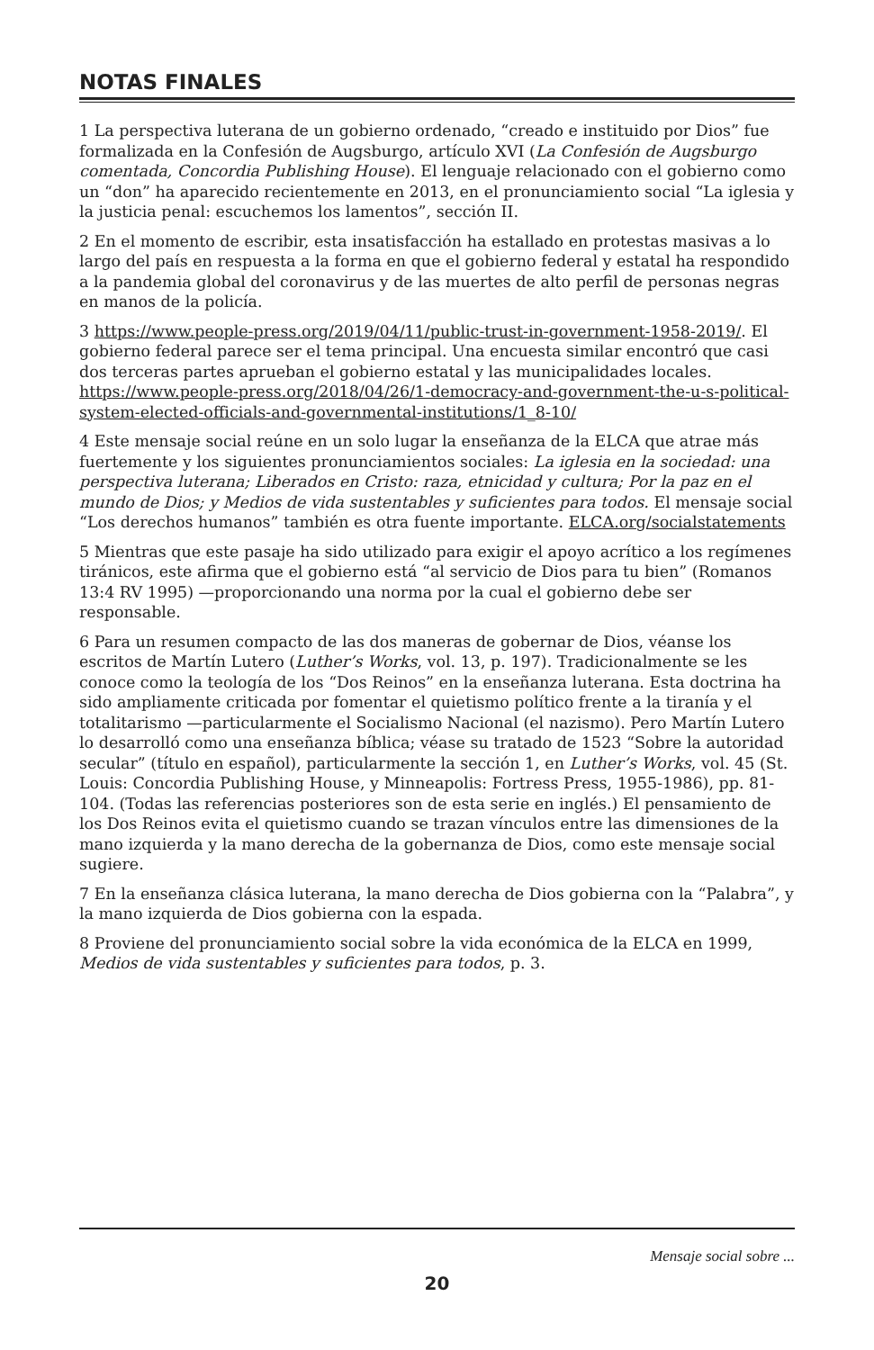NOTAS FINALES
1 La perspectiva luterana de un gobierno ordenado, “creado e instituido por Dios” fue formalizada en la Confesión de Augsburgo, artículo XVI (La Confesión de Augsburgo comentada, Concordia Publishing House). El lenguaje relacionado con el gobierno como un “don” ha aparecido recientemente en 2013, en el pronunciamiento social “La iglesia y la justicia penal: escuchemos los lamentos”, sección II.
2 En el momento de escribir, esta insatisfacción ha estallado en protestas masivas a lo largo del país en respuesta a la forma en que el gobierno federal y estatal ha respondido a la pandemia global del coronavirus y de las muertes de alto perfil de personas negras en manos de la policía.
3 https://www.people-press.org/2019/04/11/public-trust-in-government-1958-2019/. El gobierno federal parece ser el tema principal. Una encuesta similar encontró que casi dos terceras partes aprueban el gobierno estatal y las municipalidades locales. https://www.people-press.org/2018/04/26/1-democracy-and-government-the-u-s-political-system-elected-officials-and-governmental-institutions/1_8-10/
4 Este mensaje social reúne en un solo lugar la enseñanza de la ELCA que atrae más fuertemente y los siguientes pronunciamientos sociales: La iglesia en la sociedad: una perspectiva luterana; Liberados en Cristo: raza, etnicidad y cultura; Por la paz en el mundo de Dios; y Medios de vida sustentables y suficientes para todos. El mensaje social “Los derechos humanos” también es otra fuente importante. ELCA.org/socialstatements
5 Mientras que este pasaje ha sido utilizado para exigir el apoyo acrítico a los regímenes tiránicos, este afirma que el gobierno está “al servicio de Dios para tu bien” (Romanos 13:4 RV 1995) —proporcionando una norma por la cual el gobierno debe ser responsable.
6 Para un resumen compacto de las dos maneras de gobernar de Dios, véanse los escritos de Martín Lutero (Luther’s Works, vol. 13, p. 197). Tradicionalmente se les conoce como la teología de los “Dos Reinos” en la enseñanza luterana. Esta doctrina ha sido ampliamente criticada por fomentar el quietismo político frente a la tiranía y el totalitarismo —particularmente el Socialismo Nacional (el nazismo). Pero Martín Lutero lo desarrolló como una enseñanza bíblica; véase su tratado de 1523 “Sobre la autoridad secular” (título en español), particularmente la sección 1, en Luther’s Works, vol. 45 (St. Louis: Concordia Publishing House, y Minneapolis: Fortress Press, 1955-1986), pp. 81-104. (Todas las referencias posteriores son de esta serie en inglés.) El pensamiento de los Dos Reinos evita el quietismo cuando se trazan vínculos entre las dimensiones de la mano izquierda y la mano derecha de la gobernanza de Dios, como este mensaje social sugiere.
7 En la enseñanza clásica luterana, la mano derecha de Dios gobierna con la “Palabra”, y la mano izquierda de Dios gobierna con la espada.
8 Proviene del pronunciamiento social sobre la vida económica de la ELCA en 1999, Medios de vida sustentables y suficientes para todos, p. 3.
Mensaje social sobre ...
20